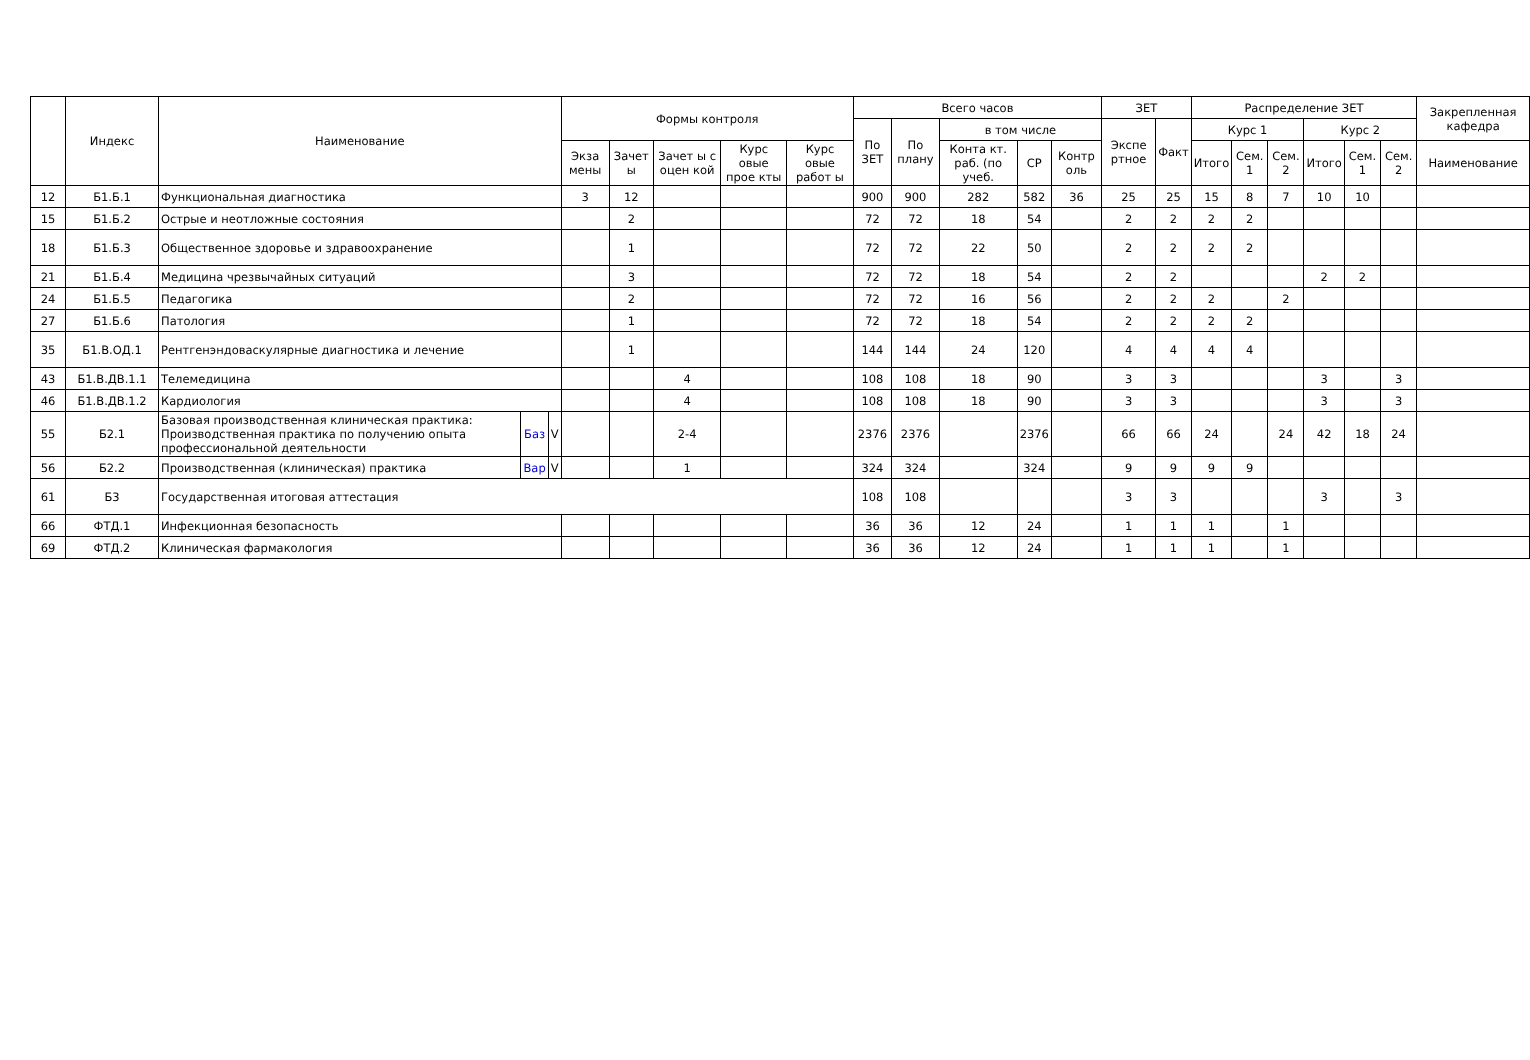| | Индекс | Наименование | | | Формы контроля | | | | | Всего часов | | | | | ЗЕТ | | Распределение ЗЕТ | | | | | | Закрепленная кафедра |
| --- | --- | --- | --- | --- | --- | --- | --- | --- | --- | --- | --- | --- | --- | --- | --- | --- | --- | --- | --- | --- | --- | --- | --- |
| | | | | | | | | | | По ЗЕТ | По плану | в том числе | | | Экспе ртное | Факт | Курс 1 | | | Курс 2 | | | |
| | | | | | Экза мены | Зачет ы | Зачет ы с оцен кой | Курс овые прое кты | Курс овые работ ы | | | Конта кт. раб. (по учеб. | СР | Контр оль | | | Итого | Сем. 1 | Сем. 2 | Итого | Сем. 1 | Сем. 2 | Наименование |
| 12 | Б1.Б.1 | Функциональная диагностика | | | 3 | 12 | | | | 900 | 900 | 282 | 582 | 36 | 25 | 25 | 15 | 8 | 7 | 10 | 10 | | |
| 15 | Б1.Б.2 | Острые и неотложные состояния | | | | 2 | | | | 72 | 72 | 18 | 54 | | 2 | 2 | 2 | 2 | | | | | |
| 18 | Б1.Б.3 | Общественное здоровье и здравоохранение | | | | 1 | | | | 72 | 72 | 22 | 50 | | 2 | 2 | 2 | 2 | | | | | |
| 21 | Б1.Б.4 | Медицина чрезвычайных ситуаций | | | | 3 | | | | 72 | 72 | 18 | 54 | | 2 | 2 | | | | 2 | 2 | | |
| 24 | Б1.Б.5 | Педагогика | | | | 2 | | | | 72 | 72 | 16 | 56 | | 2 | 2 | 2 | | 2 | | | | |
| 27 | Б1.Б.6 | Патология | | | | 1 | | | | 72 | 72 | 18 | 54 | | 2 | 2 | 2 | 2 | | | | | |
| 35 | Б1.В.ОД.1 | Рентгенэндоваскулярные диагностика и лечение | | | | 1 | | | | 144 | 144 | 24 | 120 | | 4 | 4 | 4 | 4 | | | | | |
| 43 | Б1.В.ДВ.1.1 | Телемедицина | | | | | 4 | | | 108 | 108 | 18 | 90 | | 3 | 3 | | | | 3 | | 3 | |
| 46 | Б1.В.ДВ.1.2 | Кардиология | | | | | 4 | | | 108 | 108 | 18 | 90 | | 3 | 3 | | | | 3 | | 3 | |
| 55 | Б2.1 | Базовая производственная клиническая практика: Производственная практика по получению опыта профессиональной деятельности | Баз | V | | | 2-4 | | | 2376 | 2376 | | 2376 | | 66 | 66 | 24 | | 24 | 42 | 18 | 24 | |
| 56 | Б2.2 | Производственная (клиническая) практика | Вар | V | | | 1 | | | 324 | 324 | | 324 | | 9 | 9 | 9 | 9 | | | | | |
| 61 | Б3 | Государственная итоговая аттестация | | | | | | | | 108 | 108 | | | | 3 | 3 | | | | 3 | | 3 | |
| 66 | ФТД.1 | Инфекционная безопасность | | | | | | | | 36 | 36 | 12 | 24 | | 1 | 1 | 1 | | 1 | | | | |
| 69 | ФТД.2 | Клиническая фармакология | | | | | | | | 36 | 36 | 12 | 24 | | 1 | 1 | 1 | | 1 | | | | |